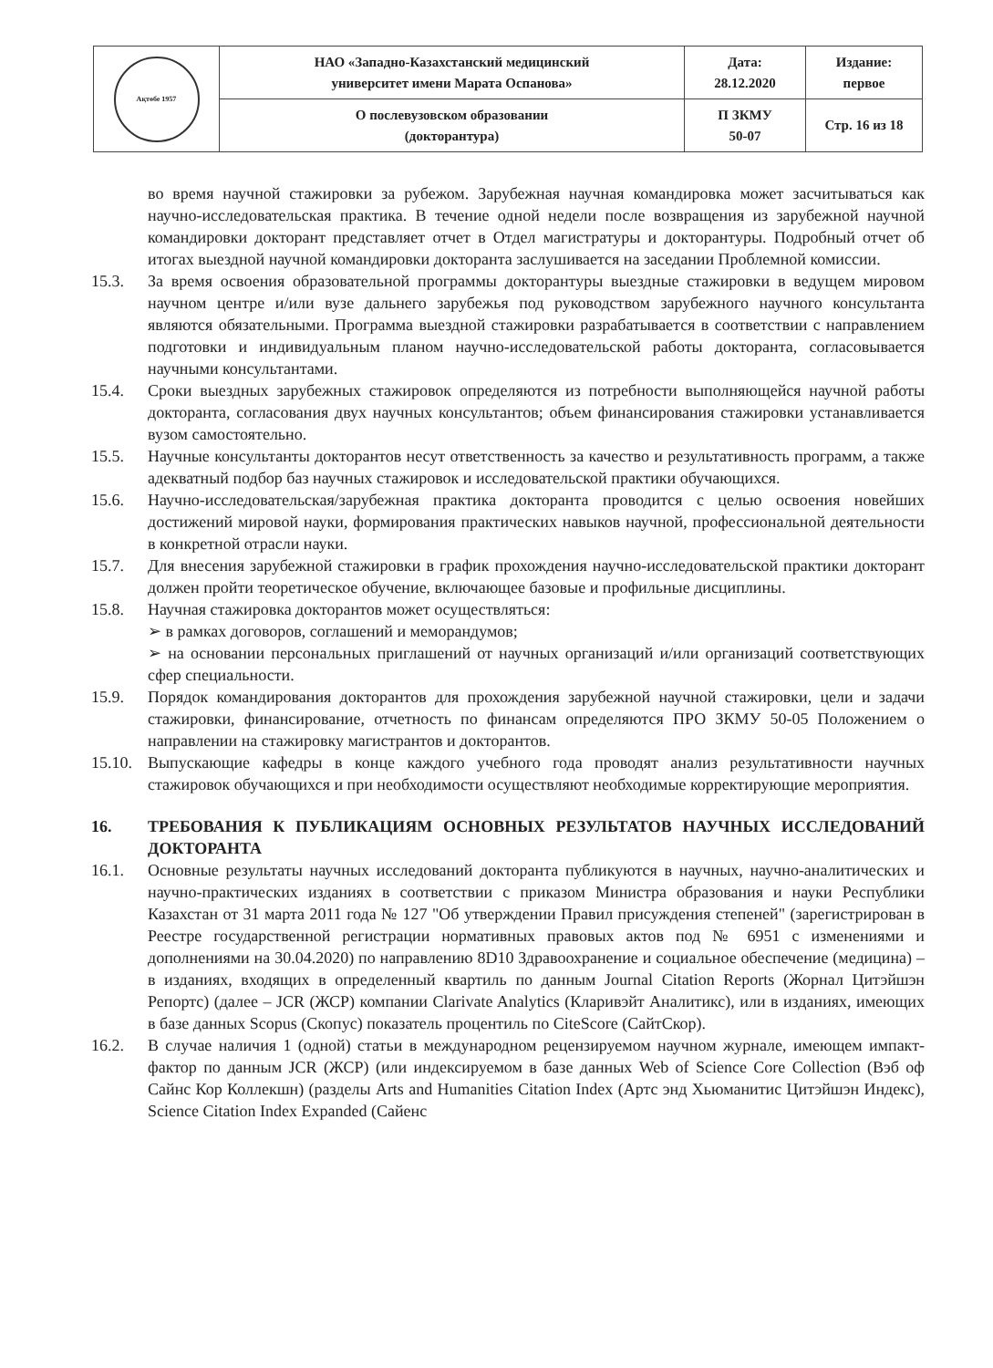| Ақтөбе 1957 | НАО «Западно-Казахстанский медицинский университет имени Марата Оспанова» | Дата: 28.12.2020 | Издание: первое |
| | О послевузовском образовании (докторантура) | П ЗКМУ 50-07 | Стр. 16 из 18 |
во время научной стажировки за рубежом. Зарубежная научная командировка может засчитываться как научно-исследовательская практика. В течение одной недели после возвращения из зарубежной научной командировки докторант представляет отчет в Отдел магистратуры и докторантуры. Подробный отчет об итогах выездной научной командировки докторанта заслушивается на заседании Проблемной комиссии.
15.3. За время освоения образовательной программы докторантуры выездные стажировки в ведущем мировом научном центре и/или вузе дальнего зарубежья под руководством зарубежного научного консультанта являются обязательными. Программа выездной стажировки разрабатывается в соответствии с направлением подготовки и индивидуальным планом научно-исследовательской работы докторанта, согласовывается научными консультантами.
15.4. Сроки выездных зарубежных стажировок определяются из потребности выполняющейся научной работы докторанта, согласования двух научных консультантов; объем финансирования стажировки устанавливается вузом самостоятельно.
15.5. Научные консультанты докторантов несут ответственность за качество и результативность программ, а также адекватный подбор баз научных стажировок и исследовательской практики обучающихся.
15.6. Научно-исследовательская/зарубежная практика докторанта проводится с целью освоения новейших достижений мировой науки, формирования практических навыков научной, профессиональной деятельности в конкретной отрасли науки.
15.7. Для внесения зарубежной стажировки в график прохождения научно-исследовательской практики докторант должен пройти теоретическое обучение, включающее базовые и профильные дисциплины.
15.8. Научная стажировка докторантов может осуществляться:
➢ в рамках договоров, соглашений и меморандумов;
➢ на основании персональных приглашений от научных организаций и/или организаций соответствующих сфер специальности.
15.9. Порядок командирования докторантов для прохождения зарубежной научной стажировки, цели и задачи стажировки, финансирование, отчетность по финансам определяются ПРО ЗКМУ 50-05 Положением о направлении на стажировку магистрантов и докторантов.
15.10. Выпускающие кафедры в конце каждого учебного года проводят анализ результативности научных стажировок обучающихся и при необходимости осуществляют необходимые корректирующие мероприятия.
16. ТРЕБОВАНИЯ К ПУБЛИКАЦИЯМ ОСНОВНЫХ РЕЗУЛЬТАТОВ НАУЧНЫХ ИССЛЕДОВАНИЙ ДОКТОРАНТА
16.1. Основные результаты научных исследований докторанта публикуются в научных, научно-аналитических и научно-практических изданиях в соответствии с приказом Министра образования и науки Республики Казахстан от 31 марта 2011 года № 127 "Об утверждении Правил присуждения степеней" (зарегистрирован в Реестре государственной регистрации нормативных правовых актов под № 6951 с изменениями и дополнениями на 30.04.2020) по направлению 8D10 Здравоохранение и социальное обеспечение (медицина) – в изданиях, входящих в определенный квартиль по данным Journal Citation Reports (Жорнал Цитэйшэн Репортс) (далее – JCR (ЖСР) компании Clarivate Analytics (Кларивэйт Аналитикс), или в изданиях, имеющих в базе данных Scopus (Скопус) показатель процентиль по CiteScore (СайтСкор).
16.2. В случае наличия 1 (одной) статьи в международном рецензируемом научном журнале, имеющем импакт-фактор по данным JCR (ЖСР) (или индексируемом в базе данных Web of Science Core Collection (Вэб оф Сайнс Кор Коллекшн) (разделы Arts and Humanities Citation Index (Артс энд Хьюманитис Цитэйшэн Индекс), Science Citation Index Expanded (Сайенс